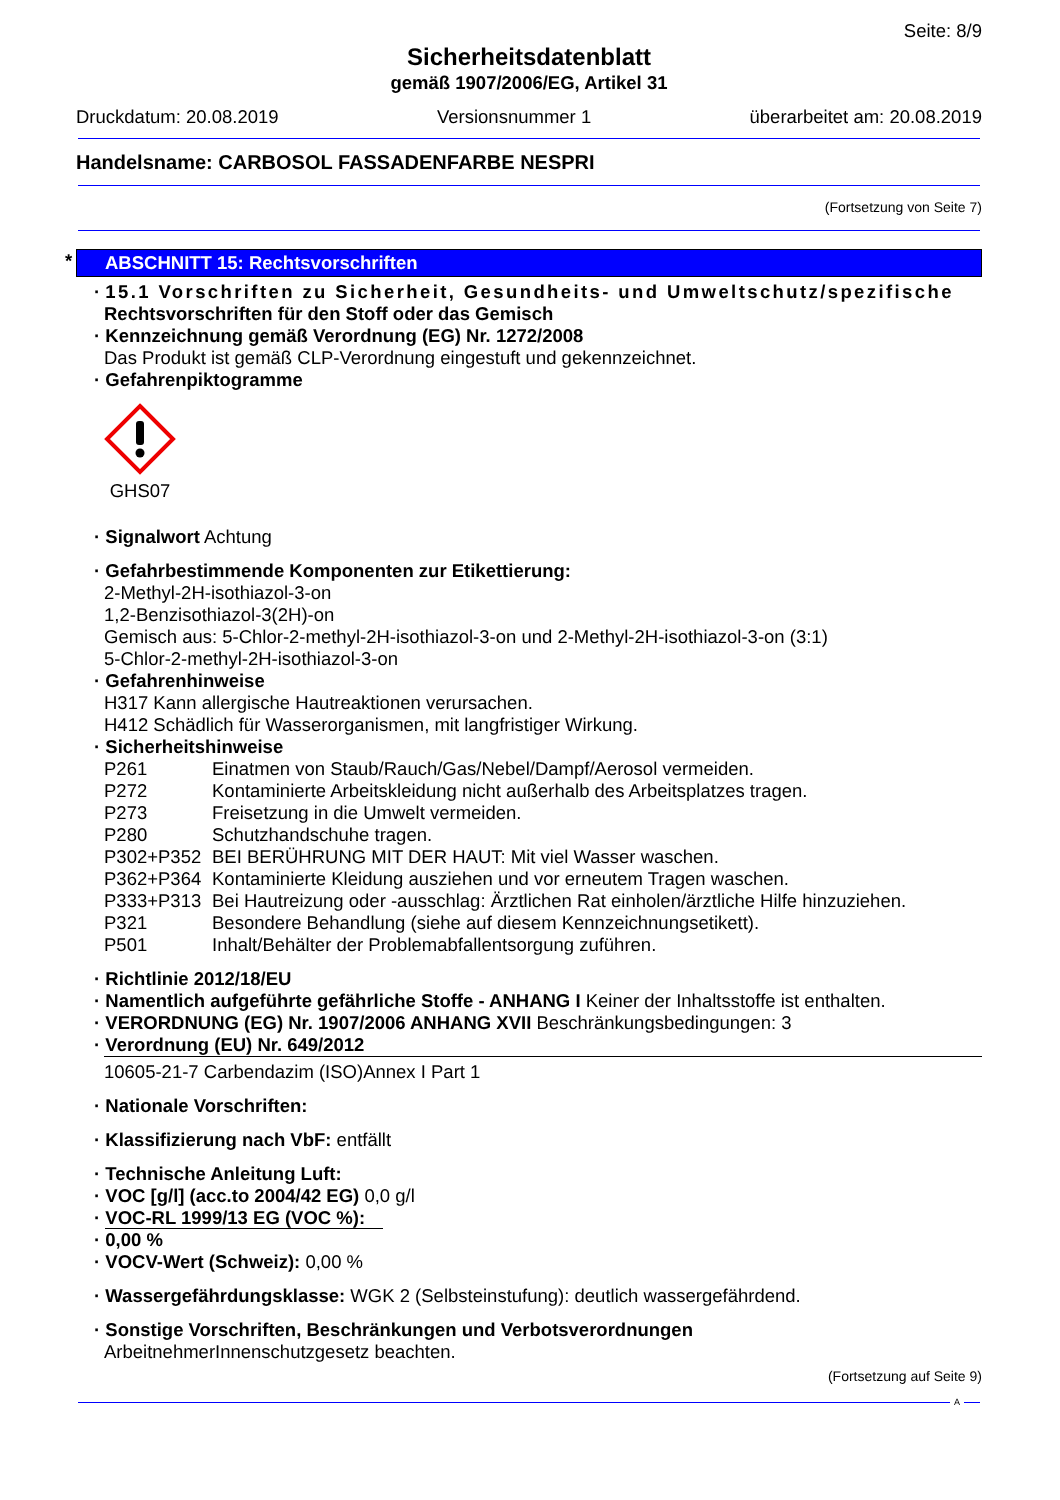Seite: 8/9
Sicherheitsdatenblatt
gemäß 1907/2006/EG, Artikel 31
Druckdatum: 20.08.2019 Versionsnummer 1 überarbeitet am: 20.08.2019
Handelsname: CARBOSOL FASSADENFARBE NESPRI
(Fortsetzung von Seite 7)
* ABSCHNITT 15: Rechtsvorschriften
· 15.1 Vorschriften zu Sicherheit, Gesundheits- und Umweltschutz/spezifische
Rechtsvorschriften für den Stoff oder das Gemisch
· Kennzeichnung gemäß Verordnung (EG) Nr. 1272/2008
Das Produkt ist gemäß CLP-Verordnung eingestuft und gekennzeichnet.
· Gefahrenpiktogramme
GHS07
· Signalwort Achtung
· Gefahrbestimmende Komponenten zur Etikettierung:
2-Methyl-2H-isothiazol-3-on
1,2-Benzisothiazol-3(2H)-on
Gemisch aus: 5-Chlor-2-methyl-2H-isothiazol-3-on und 2-Methyl-2H-isothiazol-3-on (3:1)
5-Chlor-2-methyl-2H-isothiazol-3-on
· Gefahrenhinweise
H317 Kann allergische Hautreaktionen verursachen.
H412 Schädlich für Wasserorganismen, mit langfristiger Wirkung.
· Sicherheitshinweise
| P261 | Einatmen von Staub/Rauch/Gas/Nebel/Dampf/Aerosol vermeiden. |
| P272 | Kontaminierte Arbeitskleidung nicht außerhalb des Arbeitsplatzes tragen. |
| P273 | Freisetzung in die Umwelt vermeiden. |
| P280 | Schutzhandschuhe tragen. |
| P302+P352 | BEI BERÜHRUNG MIT DER HAUT: Mit viel Wasser waschen. |
| P362+P364 | Kontaminierte Kleidung ausziehen und vor erneutem Tragen waschen. |
| P333+P313 | Bei Hautreizung oder -ausschlag: Ärztlichen Rat einholen/ärztliche Hilfe hinzuziehen. |
| P321 | Besondere Behandlung (siehe auf diesem Kennzeichnungsetikett). |
| P501 | Inhalt/Behälter der Problemabfallentsorgung zuführen. |
· Richtlinie 2012/18/EU
· Namentlich aufgeführte gefährliche Stoffe - ANHANG I Keiner der Inhaltsstoffe ist enthalten.
· VERORDNUNG (EG) Nr. 1907/2006 ANHANG XVII Beschränkungsbedingungen: 3
· Verordnung (EU) Nr. 649/2012
10605-21-7 Carbendazim (ISO)Annex I Part 1
· Nationale Vorschriften:
· Klassifizierung nach VbF: entfällt
· Technische Anleitung Luft:
· VOC [g/l] (acc.to 2004/42 EG) 0,0 g/l
· VOC-RL 1999/13 EG (VOC %):
· 0,00 %
· VOCV-Wert (Schweiz): 0,00 %
· Wassergefährdungsklasse: WGK 2 (Selbsteinstufung): deutlich wassergefährdend.
· Sonstige Vorschriften, Beschränkungen und Verbotsverordnungen
ArbeitnehmerInnenschutzgesetz beachten.
(Fortsetzung auf Seite 9)
A